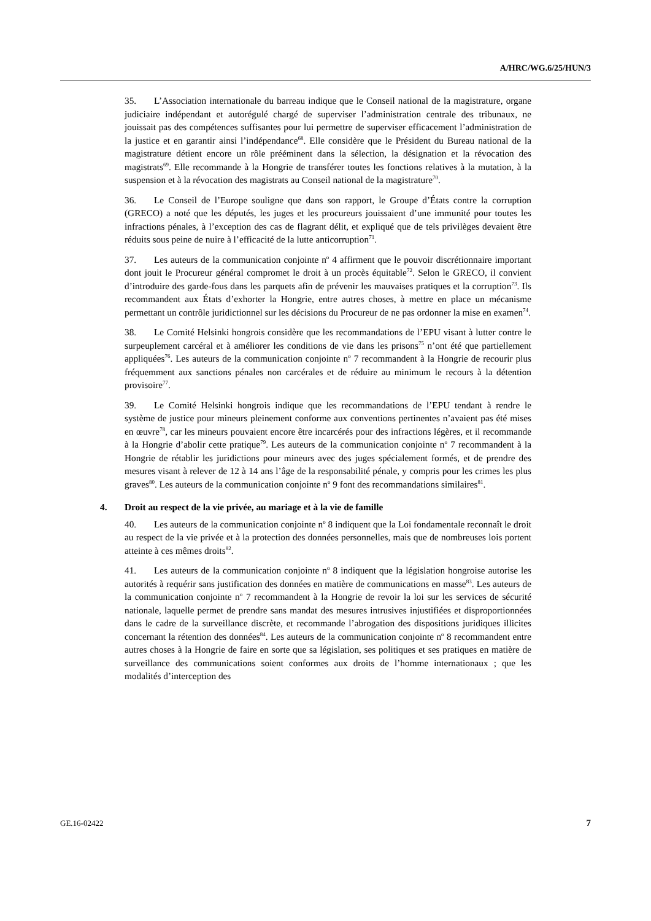A/HRC/WG.6/25/HUN/3
35. L’Association internationale du barreau indique que le Conseil national de la magistrature, organe judiciaire indépendant et autorégulé chargé de superviser l’administration centrale des tribunaux, ne jouissait pas des compétences suffisantes pour lui permettre de superviser efficacement l’administration de la justice et en garantir ainsi l’indépendance<sup>68</sup>. Elle considère que le Président du Bureau national de la magistrature détient encore un rôle prééminent dans la sélection, la désignation et la révocation des magistrats<sup>69</sup>. Elle recommande à la Hongrie de transférer toutes les fonctions relatives à la mutation, à la suspension et à la révocation des magistrats au Conseil national de la magistrature<sup>70</sup>.
36. Le Conseil de l’Europe souligne que dans son rapport, le Groupe d’États contre la corruption (GRECO) a noté que les députés, les juges et les procureurs jouissaient d’une immunité pour toutes les infractions pénales, à l’exception des cas de flagrant délit, et expliqué que de tels privilèges devaient être réduits sous peine de nuire à l’efficacité de la lutte anticorruption<sup>71</sup>.
37. Les auteurs de la communication conjointe n<sup>o</sup> 4 affirment que le pouvoir discrétionnaire important dont jouit le Procureur général compromet le droit à un procès équitable<sup>72</sup>. Selon le GRECO, il convient d’introduire des garde-fous dans les parquets afin de prévenir les mauvaises pratiques et la corruption<sup>73</sup>. Ils recommandent aux États d’exhorter la Hongrie, entre autres choses, à mettre en place un mécanisme permettant un contrôle juridictionnel sur les décisions du Procureur de ne pas ordonner la mise en examen<sup>74</sup>.
38. Le Comité Helsinki hongrois considère que les recommandations de l’EPU visant à lutter contre le surpeuplement carcéral et à améliorer les conditions de vie dans les prisons<sup>75</sup> n’ont été que partiellement appliquées<sup>76</sup>. Les auteurs de la communication conjointe n<sup>o</sup> 7 recommandent à la Hongrie de recourir plus fréquemment aux sanctions pénales non carcérales et de réduire au minimum le recours à la détention provisoire<sup>77</sup>.
39. Le Comité Helsinki hongrois indique que les recommandations de l’EPU tendant à rendre le système de justice pour mineurs pleinement conforme aux conventions pertinentes n’avaient pas été mises en œuvre<sup>78</sup>, car les mineurs pouvaient encore être incarcérés pour des infractions légères, et il recommande à la Hongrie d’abolir cette pratique<sup>79</sup>. Les auteurs de la communication conjointe n<sup>o</sup> 7 recommandent à la Hongrie de rétablir les juridictions pour mineurs avec des juges spécialement formés, et de prendre des mesures visant à relever de 12 à 14 ans l’âge de la responsabilité pénale, y compris pour les crimes les plus graves<sup>80</sup>. Les auteurs de la communication conjointe n<sup>o</sup> 9 font des recommandations similaires<sup>81</sup>.
4. Droit au respect de la vie privée, au mariage et à la vie de famille
40. Les auteurs de la communication conjointe n<sup>o</sup> 8 indiquent que la Loi fondamentale reconnaît le droit au respect de la vie privée et à la protection des données personnelles, mais que de nombreuses lois portent atteinte à ces mêmes droits<sup>82</sup>.
41. Les auteurs de la communication conjointe n<sup>o</sup> 8 indiquent que la législation hongroise autorise les autorités à requérir sans justification des données en matière de communications en masse<sup>83</sup>. Les auteurs de la communication conjointe n<sup>o</sup> 7 recommandent à la Hongrie de revoir la loi sur les services de sécurité nationale, laquelle permet de prendre sans mandat des mesures intrusives injustifiées et disproportionnées dans le cadre de la surveillance discrète, et recommande l’abrogation des dispositions juridiques illicites concernant la rétention des données<sup>84</sup>. Les auteurs de la communication conjointe n<sup>o</sup> 8 recommandent entre autres choses à la Hongrie de faire en sorte que sa législation, ses politiques et ses pratiques en matière de surveillance des communications soient conformes aux droits de l’homme internationaux ; que les modalités d’interception des
GE.16-02422 7